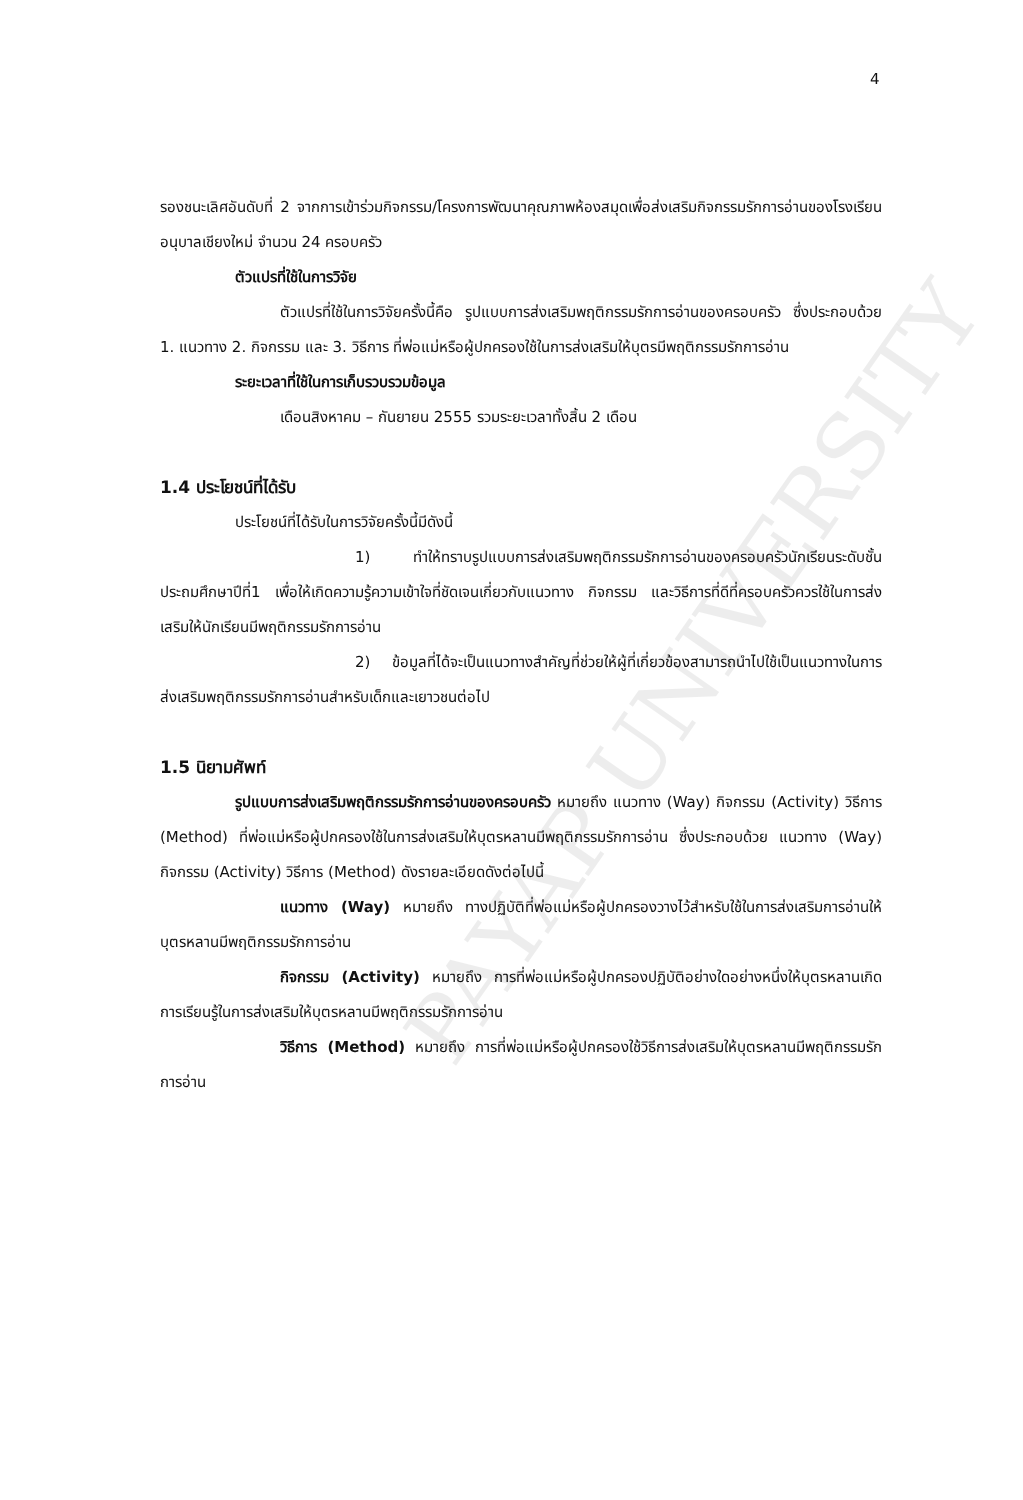PAYAP UNIVERSITY
4
รองชนะเลิศอันดับที่ 2 จากการเข้าร่วมกิจกรรม/โครงการพัฒนาคุณภาพห้องสมุดเพื่อส่งเสริมกิจกรรมรักการอ่านของโรงเรียนอนุบาลเชียงใหม่ จำนวน 24 ครอบครัว
ตัวแปรที่ใช้ในการวิจัย
ตัวแปรที่ใช้ในการวิจัยครั้งนี้คือ รูปแบบการส่งเสริมพฤติกรรมรักการอ่านของครอบครัว ซึ่งประกอบด้วย 1. แนวทาง 2. กิจกรรม และ 3. วิธีการ ที่พ่อแม่หรือผู้ปกครองใช้ในการส่งเสริมให้บุตรมีพฤติกรรมรักการอ่าน
ระยะเวลาที่ใช้ในการเก็บรวบรวมข้อมูล
เดือนสิงหาคม – กันยายน 2555 รวมระยะเวลาทั้งสิ้น 2 เดือน
1.4 ประโยชน์ที่ได้รับ
ประโยชน์ที่ได้รับในการวิจัยครั้งนี้มีดังนี้
1) ทำให้ทราบรูปแบบการส่งเสริมพฤติกรรมรักการอ่านของครอบครัวนักเรียนระดับชั้นประถมศึกษาปีที่1 เพื่อให้เกิดความรู้ความเข้าใจที่ชัดเจนเกี่ยวกับแนวทาง กิจกรรม และวิธีการที่ดีที่ครอบครัวควรใช้ในการส่งเสริมให้นักเรียนมีพฤติกรรมรักการอ่าน
2) ข้อมูลที่ได้จะเป็นแนวทางสำคัญที่ช่วยให้ผู้ที่เกี่ยวข้องสามารถนำไปใช้เป็นแนวทางในการส่งเสริมพฤติกรรมรักการอ่านสำหรับเด็กและเยาวชนต่อไป
1.5 นิยามศัพท์
รูปแบบการส่งเสริมพฤติกรรมรักการอ่านของครอบครัว หมายถึง แนวทาง (Way) กิจกรรม (Activity) วิธีการ (Method) ที่พ่อแม่หรือผู้ปกครองใช้ในการส่งเสริมให้บุตรหลานมีพฤติกรรมรักการอ่าน ซึ่งประกอบด้วย แนวทาง (Way) กิจกรรม (Activity) วิธีการ (Method) ดังรายละเอียดดังต่อไปนี้
แนวทาง (Way) หมายถึง ทางปฏิบัติที่พ่อแม่หรือผู้ปกครองวางไว้สำหรับใช้ในการส่งเสริมการอ่านให้บุตรหลานมีพฤติกรรมรักการอ่าน
กิจกรรม (Activity) หมายถึง การที่พ่อแม่หรือผู้ปกครองปฏิบัติอย่างใดอย่างหนึ่งให้บุตรหลานเกิดการเรียนรู้ในการส่งเสริมให้บุตรหลานมีพฤติกรรมรักการอ่าน
วิธีการ (Method) หมายถึง การที่พ่อแม่หรือผู้ปกครองใช้วิธีการส่งเสริมให้บุตรหลานมีพฤติกรรมรักการอ่าน